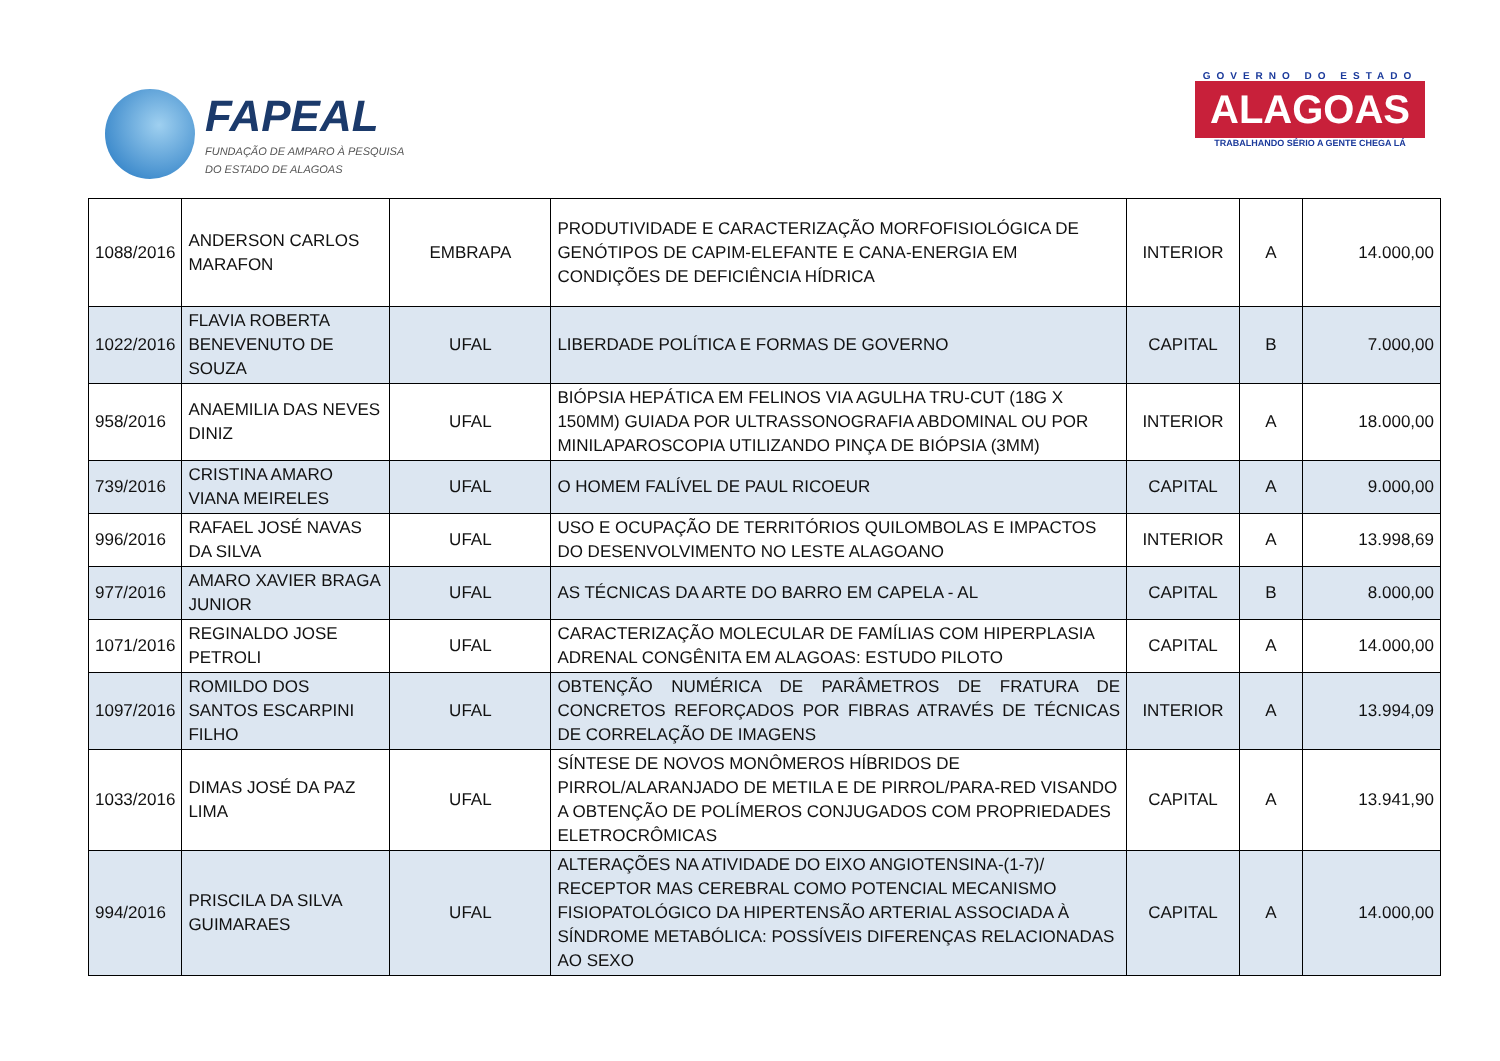FAPEAL
FUNDAÇÃO DE AMPARO À PESQUISA
DO ESTADO DE ALAGOAS
GOVERNO DO ESTADO
ALAGOAS
TRABALHANDO SÉRIO A GENTE CHEGA LÁ
| 1088/2016 | ANDERSON CARLOS MARAFON | EMBRAPA | PRODUTIVIDADE E CARACTERIZAÇÃO MORFOFISIOLÓGICA DE GENÓTIPOS DE CAPIM-ELEFANTE E CANA-ENERGIA EM CONDIÇÕES DE DEFICIÊNCIA HÍDRICA | INTERIOR | A | 14.000,00 |
| 1022/2016 | FLAVIA ROBERTA BENEVENUTO DE SOUZA | UFAL | LIBERDADE POLÍTICA E FORMAS DE GOVERNO | CAPITAL | B | 7.000,00 |
| 958/2016 | ANAEMILIA DAS NEVES DINIZ | UFAL | BIÓPSIA HEPÁTICA EM FELINOS VIA AGULHA TRU-CUT (18G X 150MM) GUIADA POR ULTRASSONOGRAFIA ABDOMINAL OU POR MINILAPAROSCOPIA UTILIZANDO PINÇA DE BIÓPSIA (3MM) | INTERIOR | A | 18.000,00 |
| 739/2016 | CRISTINA AMARO VIANA MEIRELES | UFAL | O HOMEM FALÍVEL DE PAUL RICOEUR | CAPITAL | A | 9.000,00 |
| 996/2016 | RAFAEL JOSÉ NAVAS DA SILVA | UFAL | USO E OCUPAÇÃO DE TERRITÓRIOS QUILOMBOLAS E IMPACTOS DO DESENVOLVIMENTO NO LESTE ALAGOANO | INTERIOR | A | 13.998,69 |
| 977/2016 | AMARO XAVIER BRAGA JUNIOR | UFAL | AS TÉCNICAS DA ARTE DO BARRO EM CAPELA - AL | CAPITAL | B | 8.000,00 |
| 1071/2016 | REGINALDO JOSE PETROLI | UFAL | CARACTERIZAÇÃO MOLECULAR DE FAMÍLIAS COM HIPERPLASIA ADRENAL CONGÊNITA EM ALAGOAS: ESTUDO PILOTO | CAPITAL | A | 14.000,00 |
| 1097/2016 | ROMILDO DOS SANTOS ESCARPINI FILHO | UFAL | OBTENÇÃO NUMÉRICA DE PARÂMETROS DE FRATURA DE CONCRETOS REFORÇADOS POR FIBRAS ATRAVÉS DE TÉCNICAS DE CORRELAÇÃO DE IMAGENS | INTERIOR | A | 13.994,09 |
| 1033/2016 | DIMAS JOSÉ DA PAZ LIMA | UFAL | SÍNTESE DE NOVOS MONÔMEROS HÍBRIDOS DE PIRROL/ALARANJADO DE METILA E DE PIRROL/PARA-RED VISANDO A OBTENÇÃO DE POLÍMEROS CONJUGADOS COM PROPRIEDADES ELETROCRÔMICAS | CAPITAL | A | 13.941,90 |
| 994/2016 | PRISCILA DA SILVA GUIMARAES | UFAL | ALTERAÇÕES NA ATIVIDADE DO EIXO ANGIOTENSINA-(1-7)/ RECEPTOR MAS CEREBRAL COMO POTENCIAL MECANISMO FISIOPATOLÓGICO DA HIPERTENSÃO ARTERIAL ASSOCIADA À SÍNDROME METABÓLICA: POSSÍVEIS DIFERENÇAS RELACIONADAS AO SEXO | CAPITAL | A | 14.000,00 |